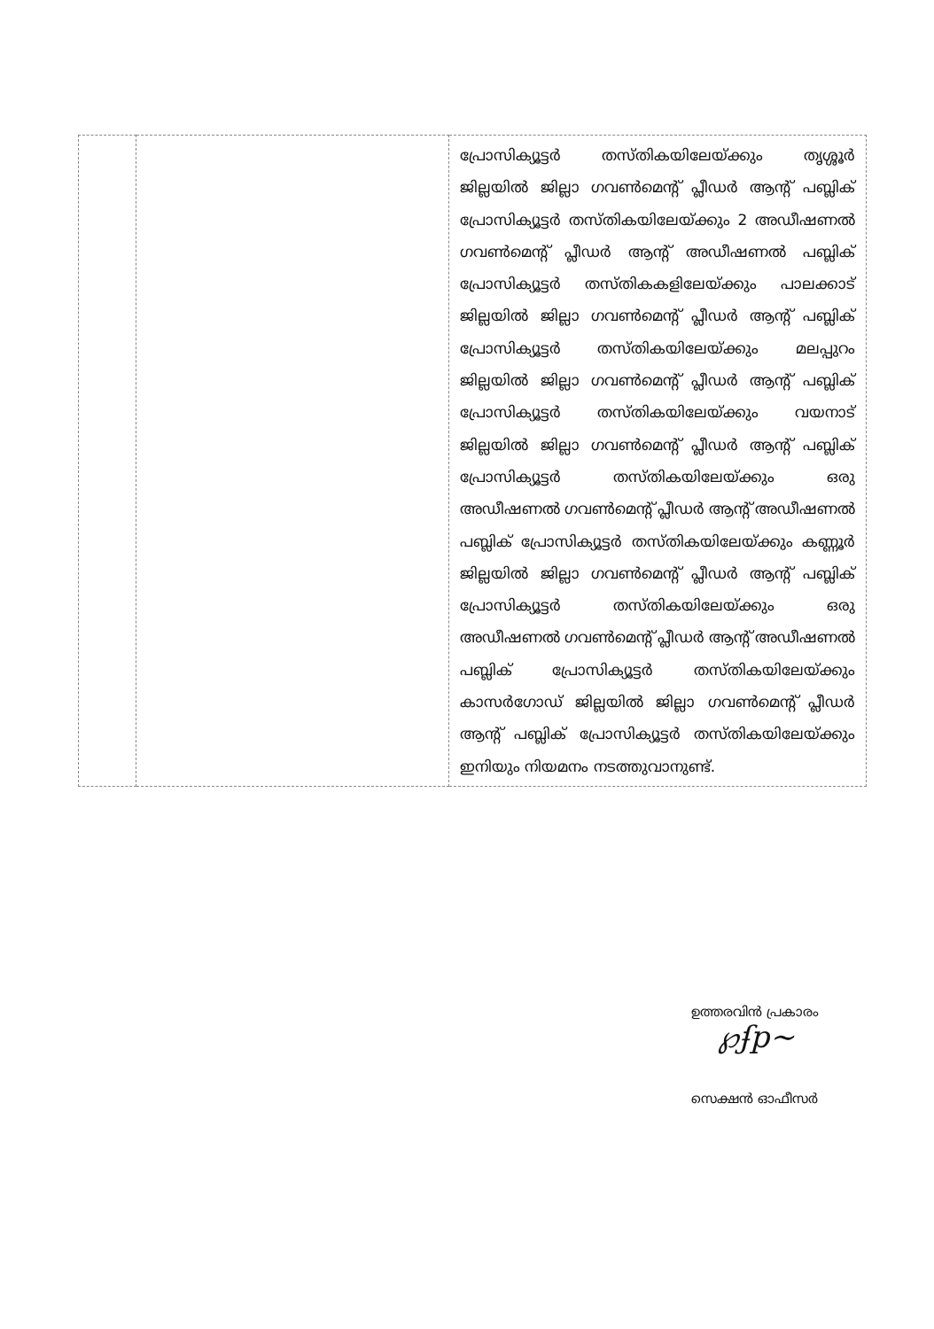| | | പ്രോസിക്യൂട്ടർ തസ്തികയിലേയ്ക്കും തൃശ്ശൂർ ജില്ലയിൽ ജില്ലാ ഗവൺമെന്റ് പ്ലീഡർ ആന്റ് പബ്ലിക് പ്രോസിക്യൂട്ടർ തസ്തികയിലേയ്ക്കും 2 അഡീഷണൽ ഗവൺമെന്റ് പ്ലീഡർ ആന്റ് അഡീഷണൽ പബ്ലിക് പ്രോസിക്യൂട്ടർ തസ്തികകളിലേയ്ക്കും പാലക്കാട് ജില്ലയിൽ ജില്ലാ ഗവൺമെന്റ് പ്ലീഡർ ആന്റ് പബ്ലിക് പ്രോസിക്യൂട്ടർ തസ്തികയിലേയ്ക്കും മലപ്പുറം ജില്ലയിൽ ജില്ലാ ഗവൺമെന്റ് പ്ലീഡർ ആന്റ് പബ്ലിക് പ്രോസിക്യൂട്ടർ തസ്തികയിലേയ്ക്കും വയനാട് ജില്ലയിൽ ജില്ലാ ഗവൺമെന്റ് പ്ലീഡർ ആന്റ് പബ്ലിക് പ്രോസിക്യൂട്ടർ തസ്തികയിലേയ്ക്കും ഒരു അഡീഷണൽ ഗവൺമെന്റ് പ്ലീഡർ ആന്റ് അഡീഷണൽ പബ്ലിക് പ്രോസിക്യൂട്ടർ തസ്തികയിലേയ്ക്കും കണ്ണൂർ ജില്ലയിൽ ജില്ലാ ഗവൺമെന്റ് പ്ലീഡർ ആന്റ് പബ്ലിക് പ്രോസിക്യൂട്ടർ തസ്തികയിലേയ്ക്കും ഒരു അഡീഷണൽ ഗവൺമെന്റ് പ്ലീഡർ ആന്റ് അഡീഷണൽ പബ്ലിക് പ്രോസിക്യൂട്ടർ തസ്തികയിലേയ്ക്കും കാസർഗോഡ് ജില്ലയിൽ ജില്ലാ ഗവൺമെന്റ് പ്ലീഡർ ആന്റ് പബ്ലിക് പ്രോസിക്യൂട്ടർ തസ്തികയിലേയ്ക്കും ഇനിയും നിയമനം നടത്തുവാനുണ്ട്. |
ഉത്തരവിൻ പ്രകാരം
℘ʄp~
സെക്ഷൻ ഓഫീസർ